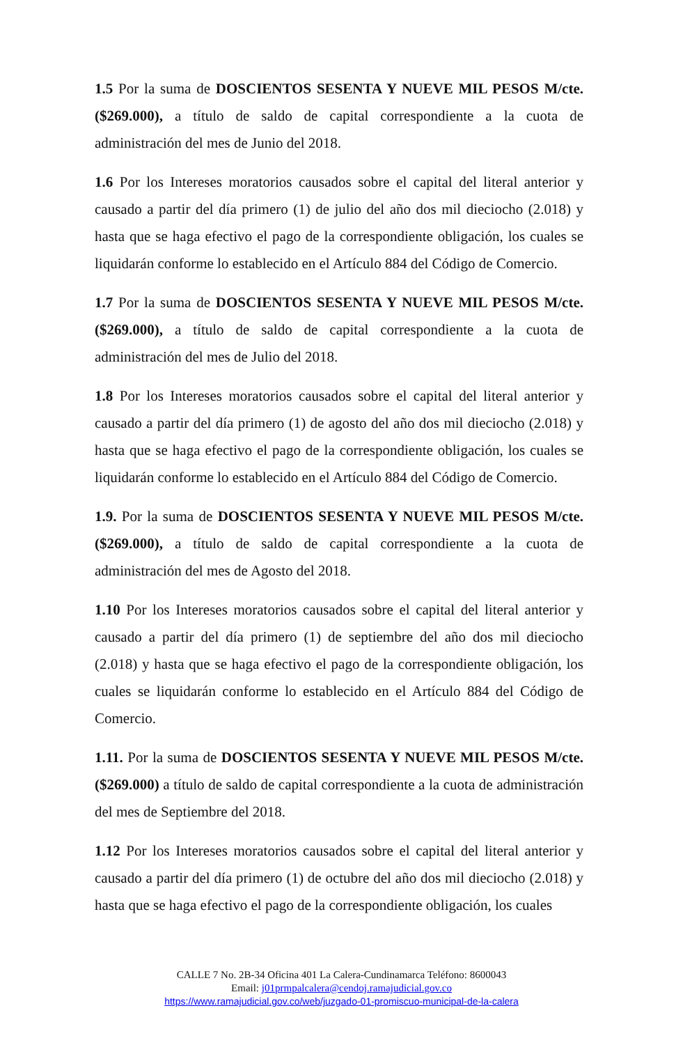1.5 Por la suma de DOSCIENTOS SESENTA Y NUEVE MIL PESOS M/cte. ($269.000), a título de saldo de capital correspondiente a la cuota de administración del mes de Junio del 2018.
1.6 Por los Intereses moratorios causados sobre el capital del literal anterior y causado a partir del día primero (1) de julio del año dos mil dieciocho (2.018) y hasta que se haga efectivo el pago de la correspondiente obligación, los cuales se liquidarán conforme lo establecido en el Artículo 884 del Código de Comercio.
1.7 Por la suma de DOSCIENTOS SESENTA Y NUEVE MIL PESOS M/cte. ($269.000), a título de saldo de capital correspondiente a la cuota de administración del mes de Julio del 2018.
1.8 Por los Intereses moratorios causados sobre el capital del literal anterior y causado a partir del día primero (1) de agosto del año dos mil dieciocho (2.018) y hasta que se haga efectivo el pago de la correspondiente obligación, los cuales se liquidarán conforme lo establecido en el Artículo 884 del Código de Comercio.
1.9. Por la suma de DOSCIENTOS SESENTA Y NUEVE MIL PESOS M/cte. ($269.000), a título de saldo de capital correspondiente a la cuota de administración del mes de Agosto del 2018.
1.10 Por los Intereses moratorios causados sobre el capital del literal anterior y causado a partir del día primero (1) de septiembre del año dos mil dieciocho (2.018) y hasta que se haga efectivo el pago de la correspondiente obligación, los cuales se liquidarán conforme lo establecido en el Artículo 884 del Código de Comercio.
1.11. Por la suma de DOSCIENTOS SESENTA Y NUEVE MIL PESOS M/cte. ($269.000) a título de saldo de capital correspondiente a la cuota de administración del mes de Septiembre del 2018.
1.12 Por los Intereses moratorios causados sobre el capital del literal anterior y causado a partir del día primero (1) de octubre del año dos mil dieciocho (2.018) y hasta que se haga efectivo el pago de la correspondiente obligación, los cuales
CALLE 7 No. 2B-34 Oficina 401 La Calera-Cundinamarca Teléfono: 8600043
Email: j01prmpalcalera@cendoj.ramajudicial.gov.co
https://www.ramajudicial.gov.co/web/juzgado-01-promiscuo-municipal-de-la-calera